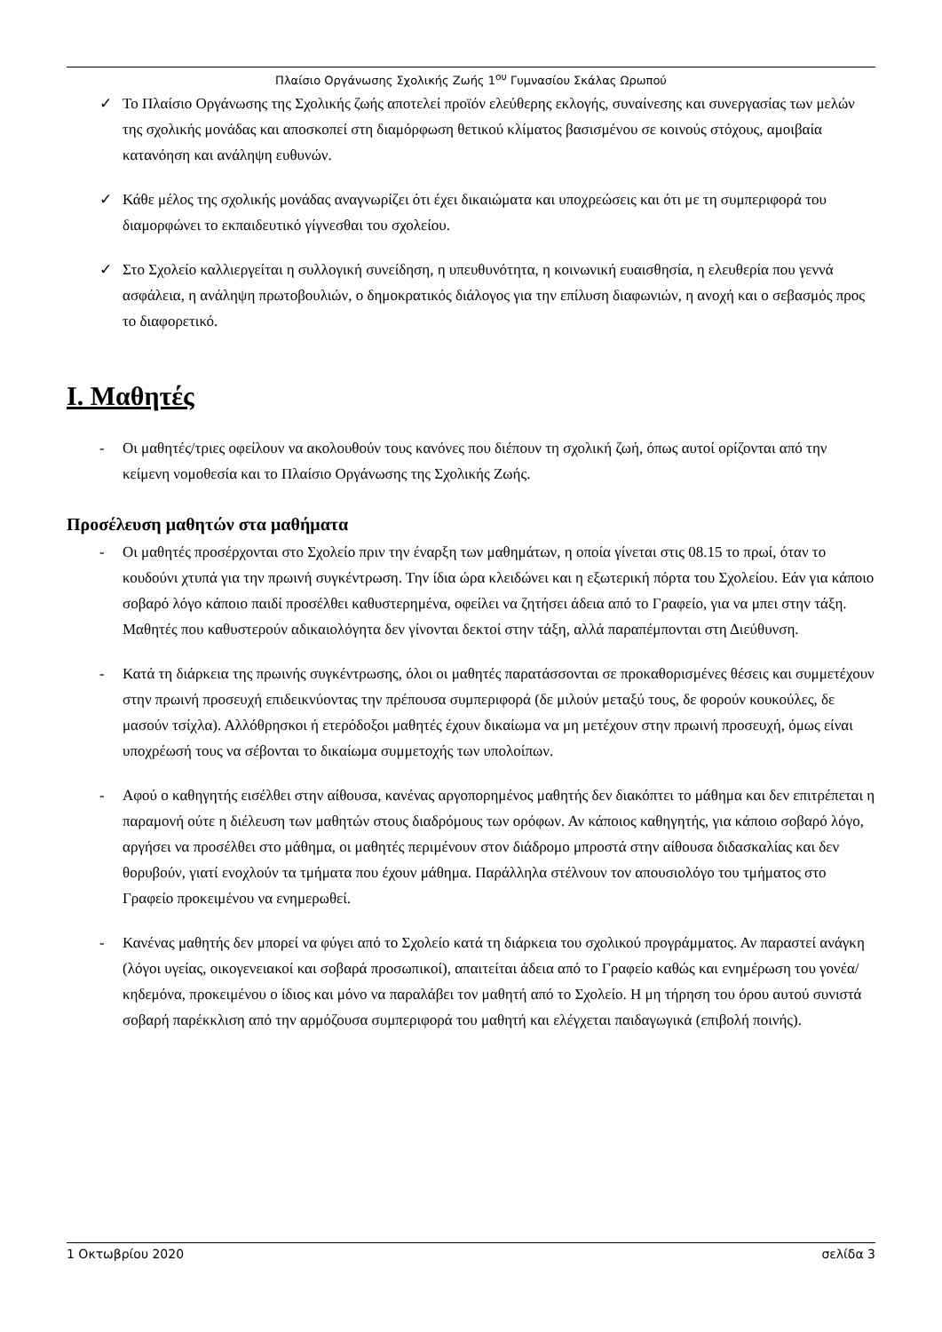Πλαίσιο Οργάνωσης Σχολικής Ζωής 1<sup>ου</sup> Γυμνασίου Σκάλας Ωρωπού
✓ Το Πλαίσιο Οργάνωσης της Σχολικής ζωής αποτελεί προϊόν ελεύθερης εκλογής, συναίνεσης και συνεργασίας των μελών της σχολικής μονάδας και αποσκοπεί στη διαμόρφωση θετικού κλίματος βασισμένου σε κοινούς στόχους, αμοιβαία κατανόηση και ανάληψη ευθυνών.
✓ Κάθε μέλος της σχολικής μονάδας αναγνωρίζει ότι έχει δικαιώματα και υποχρεώσεις και ότι με τη συμπεριφορά του διαμορφώνει το εκπαιδευτικό γίγνεσθαι του σχολείου.
✓ Στο Σχολείο καλλιεργείται η συλλογική συνείδηση, η υπευθυνότητα, η κοινωνική ευαισθησία, η ελευθερία που γεννά ασφάλεια, η ανάληψη πρωτοβουλιών, ο δημοκρατικός διάλογος για την επίλυση διαφωνιών, η ανοχή και ο σεβασμός προς το διαφορετικό.
I. Μαθητές
- Οι μαθητές/τριες οφείλουν να ακολουθούν τους κανόνες που διέπουν τη σχολική ζωή, όπως αυτοί ορίζονται από την κείμενη νομοθεσία και το Πλαίσιο Οργάνωσης της Σχολικής Ζωής.
Προσέλευση μαθητών στα μαθήματα
- Οι μαθητές προσέρχονται στο Σχολείο πριν την έναρξη των μαθημάτων, η οποία γίνεται στις 08.15 το πρωί, όταν το κουδούνι χτυπά για την πρωινή συγκέντρωση. Την ίδια ώρα κλειδώνει και η εξωτερική πόρτα του Σχολείου. Εάν για κάποιο σοβαρό λόγο κάποιο παιδί προσέλθει καθυστερημένα, οφείλει να ζητήσει άδεια από το Γραφείο, για να μπει στην τάξη. Μαθητές που καθυστερούν αδικαιολόγητα δεν γίνονται δεκτοί στην τάξη, αλλά παραπέμπονται στη Διεύθυνση.
- Κατά τη διάρκεια της πρωινής συγκέντρωσης, όλοι οι μαθητές παρατάσσονται σε προκαθορισμένες θέσεις και συμμετέχουν στην πρωινή προσευχή επιδεικνύοντας την πρέπουσα συμπεριφορά (δε μιλούν μεταξύ τους, δε φορούν κουκούλες, δε μασούν τσίχλα). Αλλόθρησκοι ή ετερόδοξοι μαθητές έχουν δικαίωμα να μη μετέχουν στην πρωινή προσευχή, όμως είναι υποχρέωσή τους να σέβονται το δικαίωμα συμμετοχής των υπολοίπων.
- Αφού ο καθηγητής εισέλθει στην αίθουσα, κανένας αργοπορημένος μαθητής δεν διακόπτει το μάθημα και δεν επιτρέπεται η παραμονή ούτε η διέλευση των μαθητών στους διαδρόμους των ορόφων. Αν κάποιος καθηγητής, για κάποιο σοβαρό λόγο, αργήσει να προσέλθει στο μάθημα, οι μαθητές περιμένουν στον διάδρομο μπροστά στην αίθουσα διδασκαλίας και δεν θορυβούν, γιατί ενοχλούν τα τμήματα που έχουν μάθημα. Παράλληλα στέλνουν τον απουσιολόγο του τμήματος στο Γραφείο προκειμένου να ενημερωθεί.
- Κανένας μαθητής δεν μπορεί να φύγει από το Σχολείο κατά τη διάρκεια του σχολικού προγράμματος. Αν παραστεί ανάγκη (λόγοι υγείας, οικογενειακοί και σοβαρά προσωπικοί), απαιτείται άδεια από το Γραφείο καθώς και ενημέρωση του γονέα/κηδεμόνα, προκειμένου ο ίδιος και μόνο να παραλάβει τον μαθητή από το Σχολείο. Η μη τήρηση του όρου αυτού συνιστά σοβαρή παρέκκλιση από την αρμόζουσα συμπεριφορά του μαθητή και ελέγχεται παιδαγωγικά (επιβολή ποινής).
1 Οκτωβρίου 2020 σελίδα 3